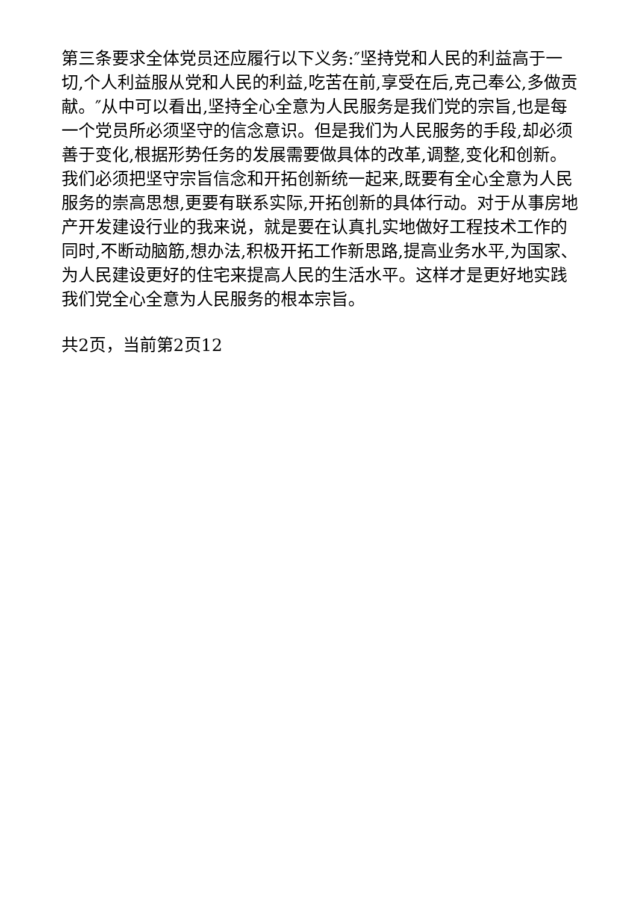第三条要求全体党员还应履行以下义务:″坚持党和人民的利益高于一切,个人利益服从党和人民的利益,吃苦在前,享受在后,克己奉公,多做贡献。″从中可以看出,坚持全心全意为人民服务是我们党的宗旨,也是每一个党员所必须坚守的信念意识。但是我们为人民服务的手段,却必须善于变化,根据形势任务的发展需要做具体的改革,调整,变化和创新。我们必须把坚守宗旨信念和开拓创新统一起来,既要有全心全意为人民服务的崇高思想,更要有联系实际,开拓创新的具体行动。对于从事房地产开发建设行业的我来说，就是要在认真扎实地做好工程技术工作的同时,不断动脑筋,想办法,积极开拓工作新思路,提高业务水平,为国家、为人民建设更好的住宅来提高人民的生活水平。这样才是更好地实践我们党全心全意为人民服务的根本宗旨。
共2页，当前第2页12